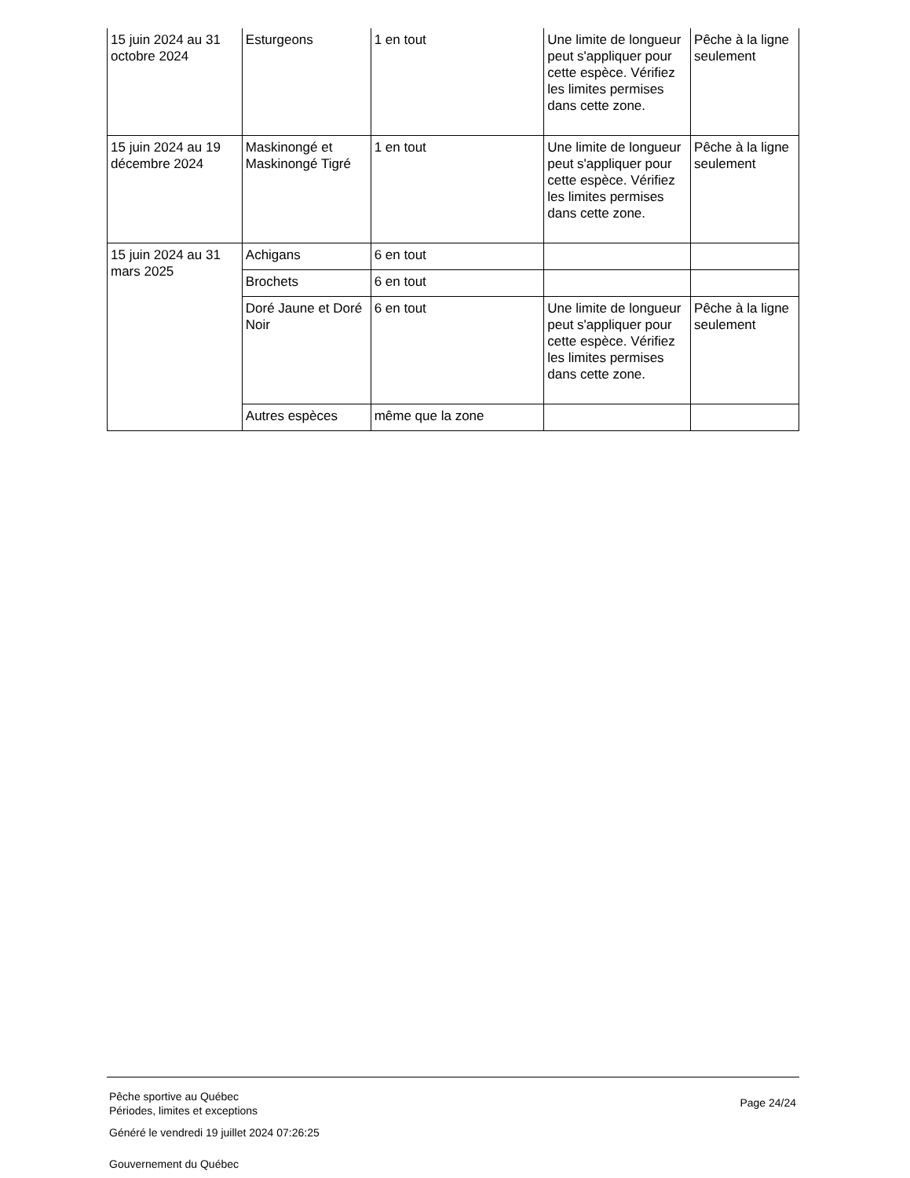| 15 juin 2024 au 31 octobre 2024 | Esturgeons | 1 en tout | Une limite de longueur peut s'appliquer pour cette espèce. Vérifiez les limites permises dans cette zone. | Pêche à la ligne seulement |
| 15 juin 2024 au 19 décembre 2024 | Maskinongé et Maskinongé Tigré | 1 en tout | Une limite de longueur peut s'appliquer pour cette espèce. Vérifiez les limites permises dans cette zone. | Pêche à la ligne seulement |
| 15 juin 2024 au 31 mars 2025 | Achigans | 6 en tout | | |
| | Brochets | 6 en tout | | |
| | Doré Jaune et Doré Noir | 6 en tout | Une limite de longueur peut s'appliquer pour cette espèce. Vérifiez les limites permises dans cette zone. | Pêche à la ligne seulement |
| | Autres espèces | même que la zone | | |
Pêche sportive au Québec
Périodes, limites et exceptions
Généré le vendredi 19 juillet 2024 07:26:25
Gouvernement du Québec
Page 24/24